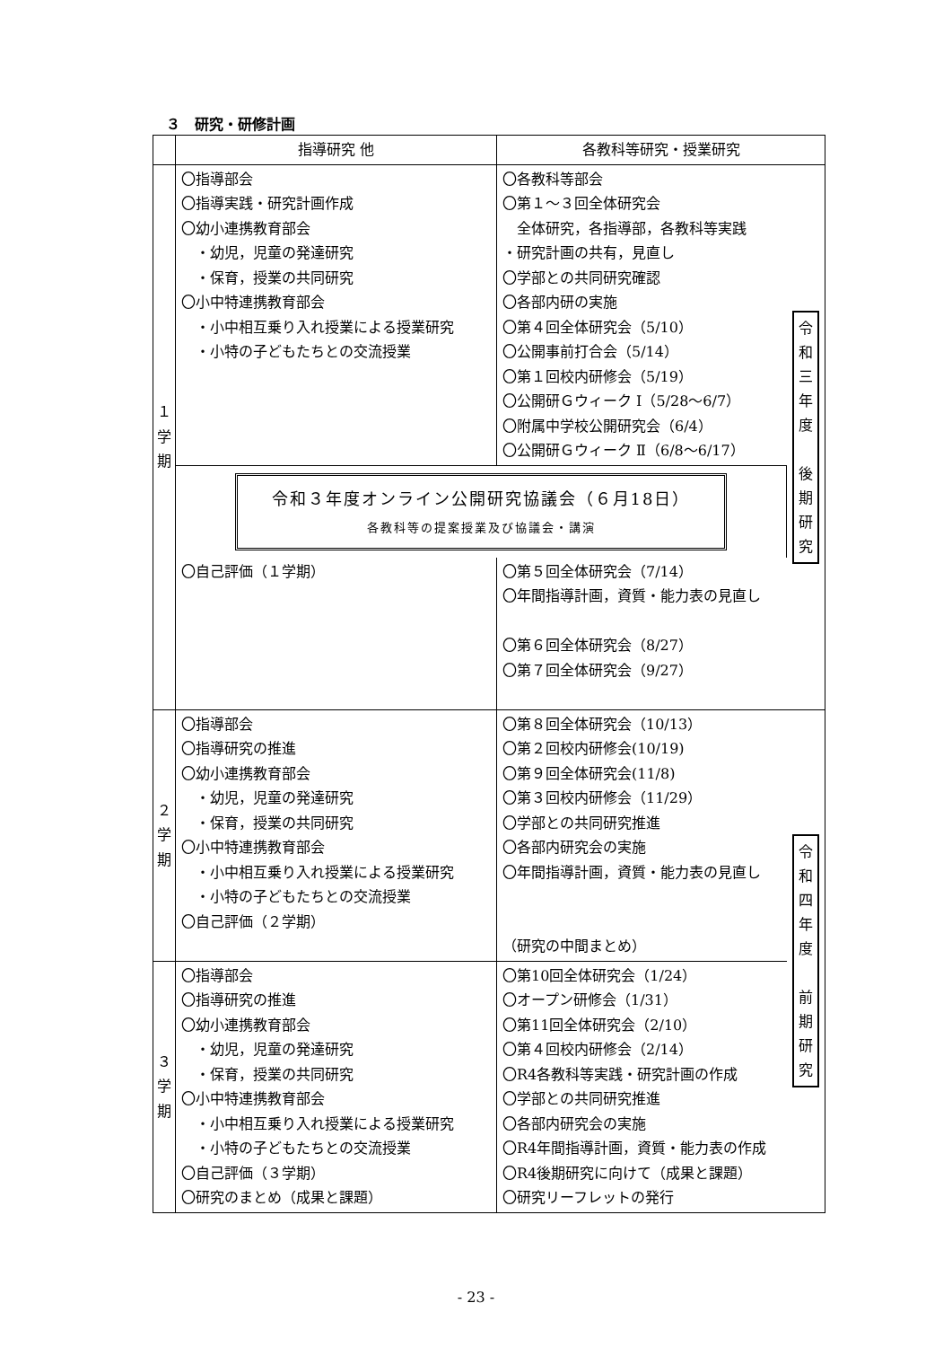３　研究・研修計画
| | 指導研究 他 | 各教科等研究・授業研究 | |
| --- | --- | --- | --- |
| １ 学 期 | 〇指導部会 〇指導実践・研究計画作成 〇幼小連携教育部会 ・幼児，児童の発達研究 ・保育，授業の共同研究 〇小中特連携教育部会 ・小中相互乗り入れ授業による授業研究 ・小特の子どもたちとの交流授業 | 〇各教科等部会 〇第１～３回全体研究会 全体研究，各指導部，各教科等実践 ・研究計画の共有，見直し 〇学部との共同研究確認 〇各部内研の実施 〇第４回全体研究会（5/10） 〇公開事前打合会（5/14） 〇第１回校内研修会（5/19） 〇公開研Ｇウィーク Ⅰ（5/28～6/7） 〇附属中学校公開研究会（6/4） 〇公開研Ｇウィーク Ⅱ（6/8～6/17） | 令 和 三 年 度 後 期 研 究 |
| | 令和３年度オンライン公開研究協議会（６月18日） 各教科等の提案授業及び協議会・講演 | | |
| | 〇自己評価（１学期） | 〇第５回全体研究会（7/14） 〇年間指導計画，資質・能力表の見直し 〇第６回全体研究会（8/27） 〇第７回全体研究会（9/27） | |
| ２ 学 期 | 〇指導部会 〇指導研究の推進 〇幼小連携教育部会 ・幼児，児童の発達研究 ・保育，授業の共同研究 〇小中特連携教育部会 ・小中相互乗り入れ授業による授業研究 ・小特の子どもたちとの交流授業 〇自己評価（２学期） | 〇第８回全体研究会（10/13） 〇第２回校内研修会(10/19) 〇第９回全体研究会(11/8) 〇第３回校内研修会（11/29） 〇学部との共同研究推進 〇各部内研究会の実施 〇年間指導計画，資質・能力表の見直し （研究の中間まとめ） | 令 和 四 年 度 前 期 研 究 |
| ３ 学 期 | 〇指導部会 〇指導研究の推進 〇幼小連携教育部会 ・幼児，児童の発達研究 ・保育，授業の共同研究 〇小中特連携教育部会 ・小中相互乗り入れ授業による授業研究 ・小特の子どもたちとの交流授業 〇自己評価（３学期） 〇研究のまとめ（成果と課題） | 〇第10回全体研究会（1/24） 〇オープン研修会（1/31） 〇第11回全体研究会（2/10） 〇第４回校内研修会（2/14） 〇R4各教科等実践・研究計画の作成 〇学部との共同研究推進 〇各部内研究会の実施 〇R4年間指導計画，資質・能力表の作成 〇R4後期研究に向けて（成果と課題） 〇研究リーフレットの発行 | |
- 23 -